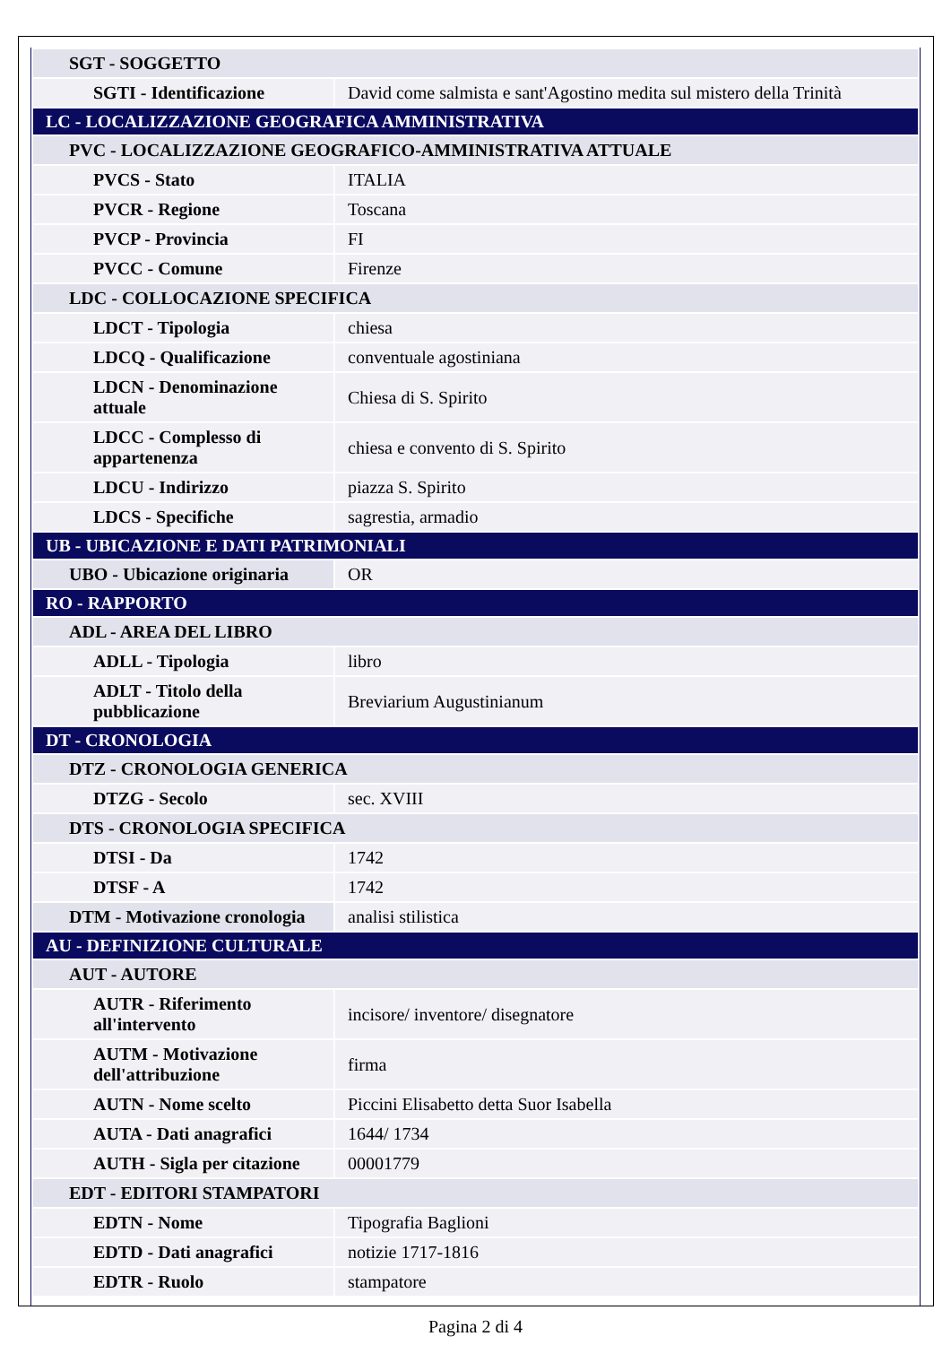| SGT - SOGGETTO | |
| SGTI - Identificazione | David come salmista e sant'Agostino medita sul mistero della Trinità |
| LC - LOCALIZZAZIONE GEOGRAFICA AMMINISTRATIVA | |
| PVC - LOCALIZZAZIONE GEOGRAFICO-AMMINISTRATIVA ATTUALE | |
| PVCS - Stato | ITALIA |
| PVCR - Regione | Toscana |
| PVCP - Provincia | FI |
| PVCC - Comune | Firenze |
| LDC - COLLOCAZIONE SPECIFICA | |
| LDCT - Tipologia | chiesa |
| LDCQ - Qualificazione | conventuale agostiniana |
| LDCN - Denominazione attuale | Chiesa di S. Spirito |
| LDCC - Complesso di appartenenza | chiesa e convento di S. Spirito |
| LDCU - Indirizzo | piazza S. Spirito |
| LDCS - Specifiche | sagrestia, armadio |
| UB - UBICAZIONE E DATI PATRIMONIALI | |
| UBO - Ubicazione originaria | OR |
| RO - RAPPORTO | |
| ADL - AREA DEL LIBRO | |
| ADLL - Tipologia | libro |
| ADLT - Titolo della pubblicazione | Breviarium Augustinianum |
| DT - CRONOLOGIA | |
| DTZ - CRONOLOGIA GENERICA | |
| DTZG - Secolo | sec. XVIII |
| DTS - CRONOLOGIA SPECIFICA | |
| DTSI - Da | 1742 |
| DTSF - A | 1742 |
| DTM - Motivazione cronologia | analisi stilistica |
| AU - DEFINIZIONE CULTURALE | |
| AUT - AUTORE | |
| AUTR - Riferimento all'intervento | incisore/ inventore/ disegnatore |
| AUTM - Motivazione dell'attribuzione | firma |
| AUTN - Nome scelto | Piccini Elisabetto detta Suor Isabella |
| AUTA - Dati anagrafici | 1644/ 1734 |
| AUTH - Sigla per citazione | 00001779 |
| EDT - EDITORI STAMPATORI | |
| EDTN - Nome | Tipografia Baglioni |
| EDTD - Dati anagrafici | notizie 1717-1816 |
| EDTR - Ruolo | stampatore |
Pagina 2 di 4